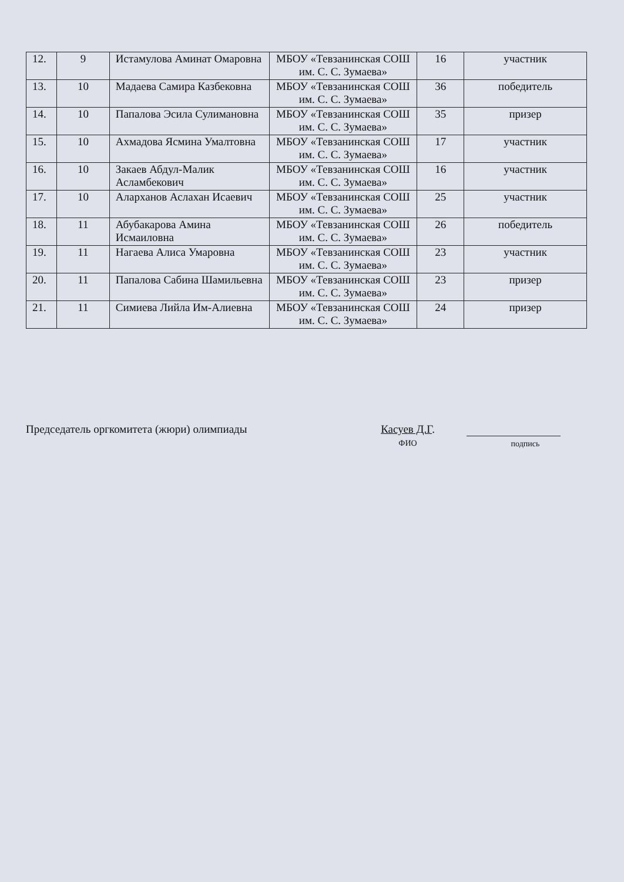| 12. | 9 | Истамулова Аминат Омаровна | МБОУ «Тевзанинская СОШ им. С. С. Зумаева» | 16 | участник |
| 13. | 10 | Мадаева Самира Казбековна | МБОУ «Тевзанинская СОШ им. С. С. Зумаева» | 36 | победитель |
| 14. | 10 | Папалова Эсила Сулимановна | МБОУ «Тевзанинская СОШ им. С. С. Зумаева» | 35 | призер |
| 15. | 10 | Ахмадова Ясмина Умалтовна | МБОУ «Тевзанинская СОШ им. С. С. Зумаева» | 17 | участник |
| 16. | 10 | Закаев Абдул-Малик Асламбекович | МБОУ «Тевзанинская СОШ им. С. С. Зумаева» | 16 | участник |
| 17. | 10 | Аларханов Аслахан Исаевич | МБОУ «Тевзанинская СОШ им. С. С. Зумаева» | 25 | участник |
| 18. | 11 | Абубакарова Амина Исмаиловна | МБОУ «Тевзанинская СОШ им. С. С. Зумаева» | 26 | победитель |
| 19. | 11 | Нагаева Алиса Умаровна | МБОУ «Тевзанинская СОШ им. С. С. Зумаева» | 23 | участник |
| 20. | 11 | Папалова Сабина Шамильевна | МБОУ «Тевзанинская СОШ им. С. С. Зумаева» | 23 | призер |
| 21. | 11 | Симиева Лийла Им-Алиевна | МБОУ «Тевзанинская СОШ им. С. С. Зумаева» | 24 | призер |
Председатель оргкомитета (жюри) олимпиады Касуев Д.Г.
ФИО
подпись